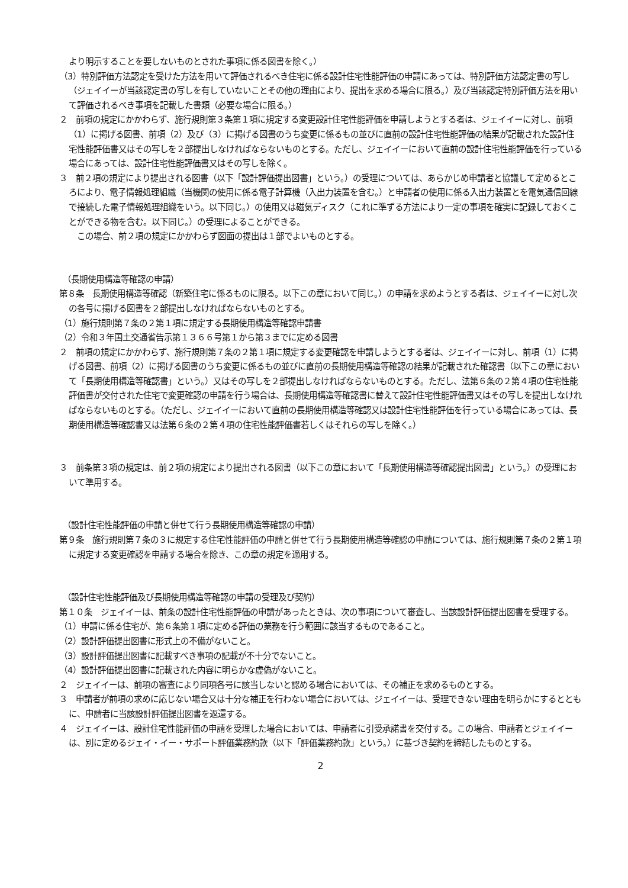より明示することを要しないものとされた事項に係る図書を除く。）
（3）特別評価方法認定を受けた方法を用いて評価されるべき住宅に係る設計住宅性能評価の申請にあっては、特別評価方法認定書の写し（ジェイイーが当該認定書の写しを有していないことその他の理由により、提出を求める場合に限る。）及び当該認定特別評価方法を用いて評価されるべき事項を記載した書類（必要な場合に限る。）
２　前項の規定にかかわらず、施行規則第３条第１項に規定する変更設計住宅性能評価を申請しようとする者は、ジェイイーに対し、前項（1）に掲げる図書、前項（2）及び（3）に掲げる図書のうち変更に係るもの並びに直前の設計住宅性能評価の結果が記載された設計住宅性能評価書又はその写しを２部提出しなければならないものとする。ただし、ジェイイーにおいて直前の設計住宅性能評価を行っている場合にあっては、設計住宅性能評価書又はその写しを除く。
３　前２項の規定により提出される図書（以下「設計評価提出図書」という。）の受理については、あらかじめ申請者と協議して定めるところにより、電子情報処理組織（当機関の使用に係る電子計算機（入出力装置を含む。）と申請者の使用に係る入出力装置とを電気通信回線で接続した電子情報処理組織をいう。以下同じ。）の使用又は磁気ディスク（これに準ずる方法により一定の事項を確実に記録しておくことができる物を含む。以下同じ。）の受理によることができる。
　この場合、前２項の規定にかかわらず図面の提出は１部でよいものとする。
（長期使用構造等確認の申請）
第８条　長期使用構造等確認（新築住宅に係るものに限る。以下この章において同じ。）の申請を求めようとする者は、ジェイイーに対し次の各号に揚げる図書を２部提出しなければならないものとする。
（1）施行規則第７条の２第１項に規定する長期使用構造等確認申請書
（2）令和３年国土交通省告示第１３６６号第１から第３までに定める図書
２　前項の規定にかかわらず、施行規則第７条の２第１項に規定する変更確認を申請しようとする者は、ジェイイーに対し、前項（1）に掲げる図書、前項（2）に掲げる図書のうち変更に係るもの並びに直前の長期使用構造等確認の結果が記載された確認書（以下この章において「長期使用構造等確認書」という。）又はその写しを２部提出しなければならないものとする。ただし、法第６条の２第４項の住宅性能評価書が交付された住宅で変更確認の申請を行う場合は、長期使用構造等確認書に替えて設計住宅性能評価書又はその写しを提出しなければならないものとする。（ただし、ジェイイーにおいて直前の長期使用構造等確認又は設計住宅性能評価を行っている場合にあっては、長期使用構造等確認書又は法第６条の２第４項の住宅性能評価書若しくはそれらの写しを除く。）
３　前条第３項の規定は、前２項の規定により提出される図書（以下この章において「長期使用構造等確認提出図書」という。）の受理において準用する。
（設計住宅性能評価の申請と併せて行う長期使用構造等確認の申請）
第９条　施行規則第７条の３に規定する住宅性能評価の申請と併せて行う長期使用構造等確認の申請については、施行規則第７条の２第１項に規定する変更確認を申請する場合を除き、この章の規定を適用する。
（設計住宅性能評価及び長期使用構造等確認の申請の受理及び契約）
第１０条　ジェイイーは、前条の設計住宅性能評価の申請があったときは、次の事項について審査し、当該設計評価提出図書を受理する。
（1）申請に係る住宅が、第６条第１項に定める評価の業務を行う範囲に該当するものであること。
（2）設計評価提出図書に形式上の不備がないこと。
（3）設計評価提出図書に記載すべき事項の記載が不十分でないこと。
（4）設計評価提出図書に記載された内容に明らかな虚偽がないこと。
２　ジェイイーは、前項の審査により同項各号に該当しないと認める場合においては、その補正を求めるものとする。
３　申請者が前項の求めに応じない場合又は十分な補正を行わない場合においては、ジェイイーは、受理できない理由を明らかにするとともに、申請者に当該設計評価提出図書を返還する。
４　ジェイイーは、設計住宅性能評価の申請を受理した場合においては、申請者に引受承諾書を交付する。この場合、申請者とジェイイーは、別に定めるジェイ・イー・サポート評価業務約款（以下「評価業務約款」という。）に基づき契約を締結したものとする。
2